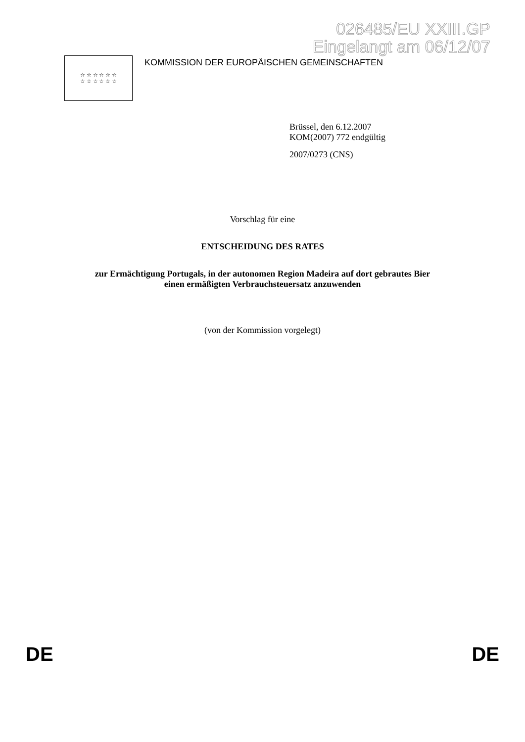026485/EU XXIII.GP
Eingelangt am 06/12/07
☆ ☆ ☆ ☆ ☆ ☆
☆ ☆ ☆ ☆ ☆ ☆
KOMMISSION DER EUROPÄISCHEN GEMEINSCHAFTEN
Brüssel, den 6.12.2007
KOM(2007) 772 endgültig
2007/0273 (CNS)
Vorschlag für eine
ENTSCHEIDUNG DES RATES
zur Ermächtigung Portugals, in der autonomen Region Madeira auf dort gebrautes Bier
einen ermäßigten Verbrauchsteuersatz anzuwenden
(von der Kommission vorgelegt)
DE DE